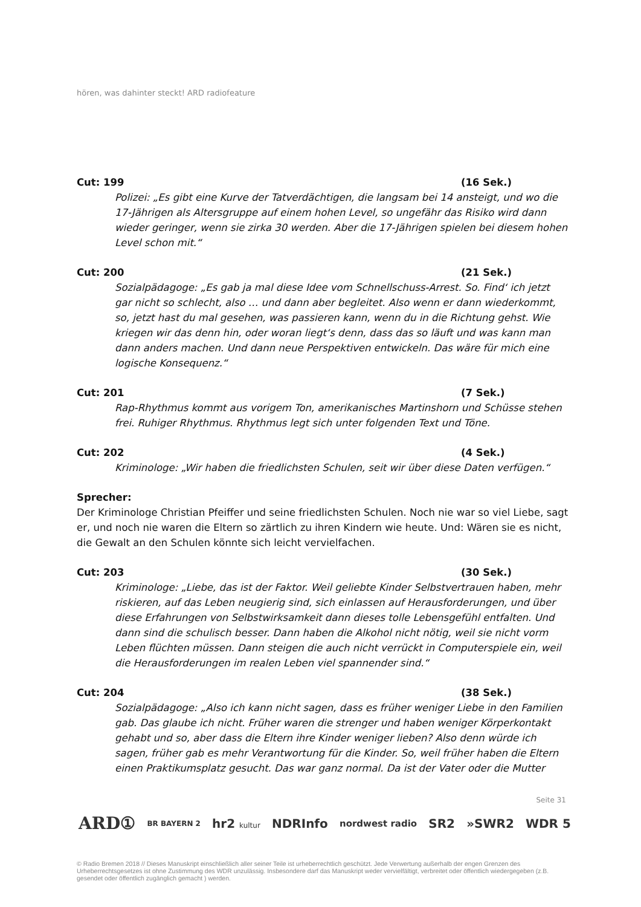hören, was dahinter steckt! ARD radiofeature
Cut: 199 (16 Sek.)
Polizei: „Es gibt eine Kurve der Tatverdächtigen, die langsam bei 14 ansteigt, und wo die 17-Jährigen als Altersgruppe auf einem hohen Level, so ungefähr das Risiko wird dann wieder geringer, wenn sie zirka 30 werden. Aber die 17-Jährigen spielen bei diesem hohen Level schon mit.“
Cut: 200 (21 Sek.)
Sozialpädagoge: „Es gab ja mal diese Idee vom Schnellschuss-Arrest. So. Find‘ ich jetzt gar nicht so schlecht, also … und dann aber begleitet. Also wenn er dann wiederkommt, so, jetzt hast du mal gesehen, was passieren kann, wenn du in die Richtung gehst. Wie kriegen wir das denn hin, oder woran liegt‘s denn, dass das so läuft und was kann man dann anders machen. Und dann neue Perspektiven entwickeln. Das wäre für mich eine logische Konsequenz.“
Cut: 201 (7 Sek.)
Rap-Rhythmus kommt aus vorigem Ton, amerikanisches Martinshorn und Schüsse stehen frei. Ruhiger Rhythmus. Rhythmus legt sich unter folgenden Text und Töne.
Cut: 202 (4 Sek.)
Kriminologe: „Wir haben die friedlichsten Schulen, seit wir über diese Daten verfügen.“
Sprecher:
Der Kriminologe Christian Pfeiffer und seine friedlichsten Schulen. Noch nie war so viel Liebe, sagt er, und noch nie waren die Eltern so zärtlich zu ihren Kindern wie heute. Und: Wären sie es nicht, die Gewalt an den Schulen könnte sich leicht vervielfachen.
Cut: 203 (30 Sek.)
Kriminologe: „Liebe, das ist der Faktor. Weil geliebte Kinder Selbstvertrauen haben, mehr riskieren, auf das Leben neugierig sind, sich einlassen auf Herausforderungen, und über diese Erfahrungen von Selbstwirksamkeit dann dieses tolle Lebensgefühl entfalten. Und dann sind die schulisch besser. Dann haben die Alkohol nicht nötig, weil sie nicht vorm Leben flüchten müssen. Dann steigen die auch nicht verrückt in Computerspiele ein, weil die Herausforderungen im realen Leben viel spannender sind.“
Cut: 204 (38 Sek.)
Sozialpädagoge: „Also ich kann nicht sagen, dass es früher weniger Liebe in den Familien gab. Das glaube ich nicht. Früher waren die strenger und haben weniger Körperkontakt gehabt und so, aber dass die Eltern ihre Kinder weniger lieben? Also denn würde ich sagen, früher gab es mehr Verantwortung für die Kinder. So, weil früher haben die Eltern einen Praktikumsplatz gesucht. Das war ganz normal. Da ist der Vater oder die Mutter
Seite 31
ARD① BR BAYERN 2 hr2 kultur NDRInfo nordwest radio SR2 »SWR2 WDR 5
© Radio Bremen 2018 // Dieses Manuskript einschließlich aller seiner Teile ist urheberrechtlich geschützt. Jede Verwertung außerhalb der engen Grenzen des Urheberrechtsgesetzes ist ohne Zustimmung des WDR unzulässig. Insbesondere darf das Manuskript weder vervielfältigt, verbreitet oder öffentlich wiedergegeben (z.B. gesendet oder öffentlich zugänglich gemacht ) werden.